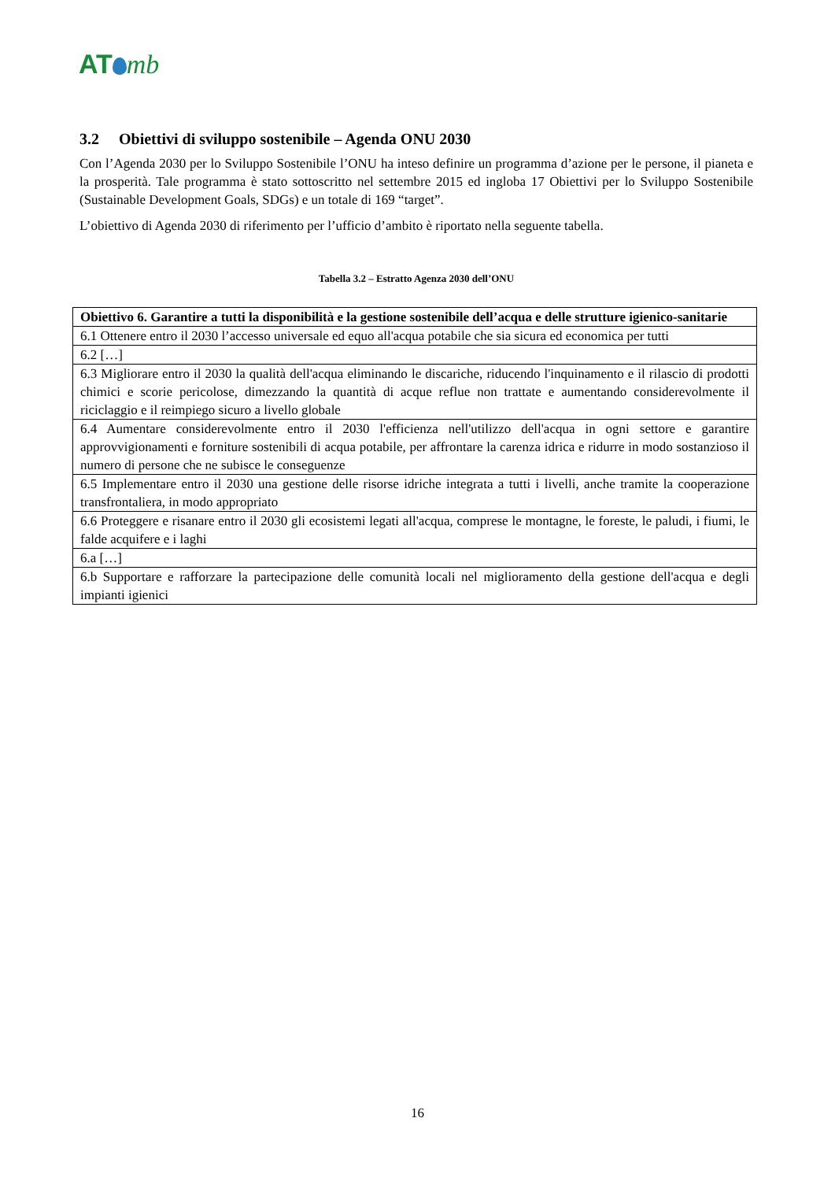AT mb
3.2 Obiettivi di sviluppo sostenibile – Agenda ONU 2030
Con l’Agenda 2030 per lo Sviluppo Sostenibile l’ONU ha inteso definire un programma d’azione per le persone, il pianeta e la prosperità. Tale programma è stato sottoscritto nel settembre 2015 ed ingloba 17 Obiettivi per lo Sviluppo Sostenibile (Sustainable Development Goals, SDGs) e un totale di 169 “target”.
L’obiettivo di Agenda 2030 di riferimento per l’ufficio d’ambito è riportato nella seguente tabella.
Tabella 3.2 – Estratto Agenza 2030 dell’ONU
| Obiettivo 6. Garantire a tutti la disponibilità e la gestione sostenibile dell’acqua e delle strutture igienico-sanitarie |
| --- |
| 6.1 Ottenere entro il 2030 l’accesso universale ed equo all'acqua potabile che sia sicura ed economica per tutti |
| 6.2 […] |
| 6.3 Migliorare entro il 2030 la qualità dell'acqua eliminando le discariche, riducendo l'inquinamento e il rilascio di prodotti chimici e scorie pericolose, dimezzando la quantità di acque reflue non trattate e aumentando considerevolmente il riciclaggio e il reimpiego sicuro a livello globale |
| 6.4 Aumentare considerevolmente entro il 2030 l'efficienza nell'utilizzo dell'acqua in ogni settore e garantire approvvigionamenti e forniture sostenibili di acqua potabile, per affrontare la carenza idrica e ridurre in modo sostanzioso il numero di persone che ne subisce le conseguenze |
| 6.5 Implementare entro il 2030 una gestione delle risorse idriche integrata a tutti i livelli, anche tramite la cooperazione transfrontaliera, in modo appropriato |
| 6.6 Proteggere e risanare entro il 2030 gli ecosistemi legati all'acqua, comprese le montagne, le foreste, le paludi, i fiumi, le falde acquifere e i laghi |
| 6.a […] |
| 6.b Supportare e rafforzare la partecipazione delle comunità locali nel miglioramento della gestione dell'acqua e degli impianti igienici |
16